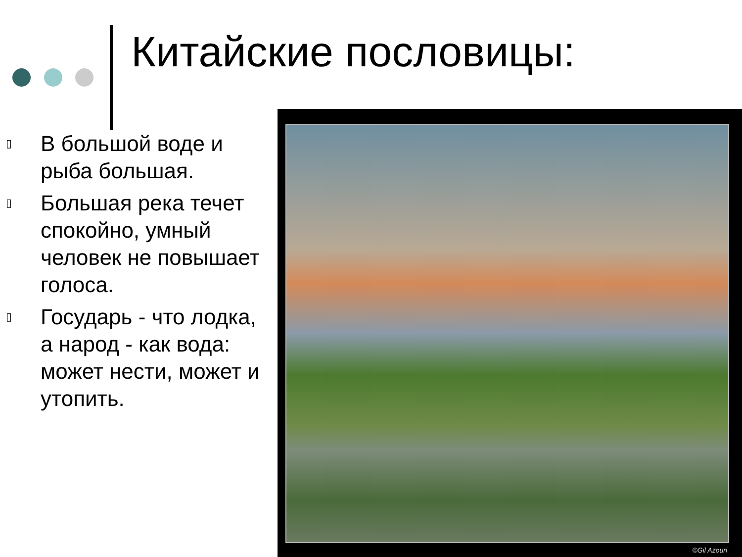Китайские пословицы:
▯ В большой воде и рыба большая.
▯ Большая река течет спокойно, умный человек не повышает голоса.
▯ Государь - что лодка, а народ - как вода: может нести, может и утопить.
©Gil Azouri